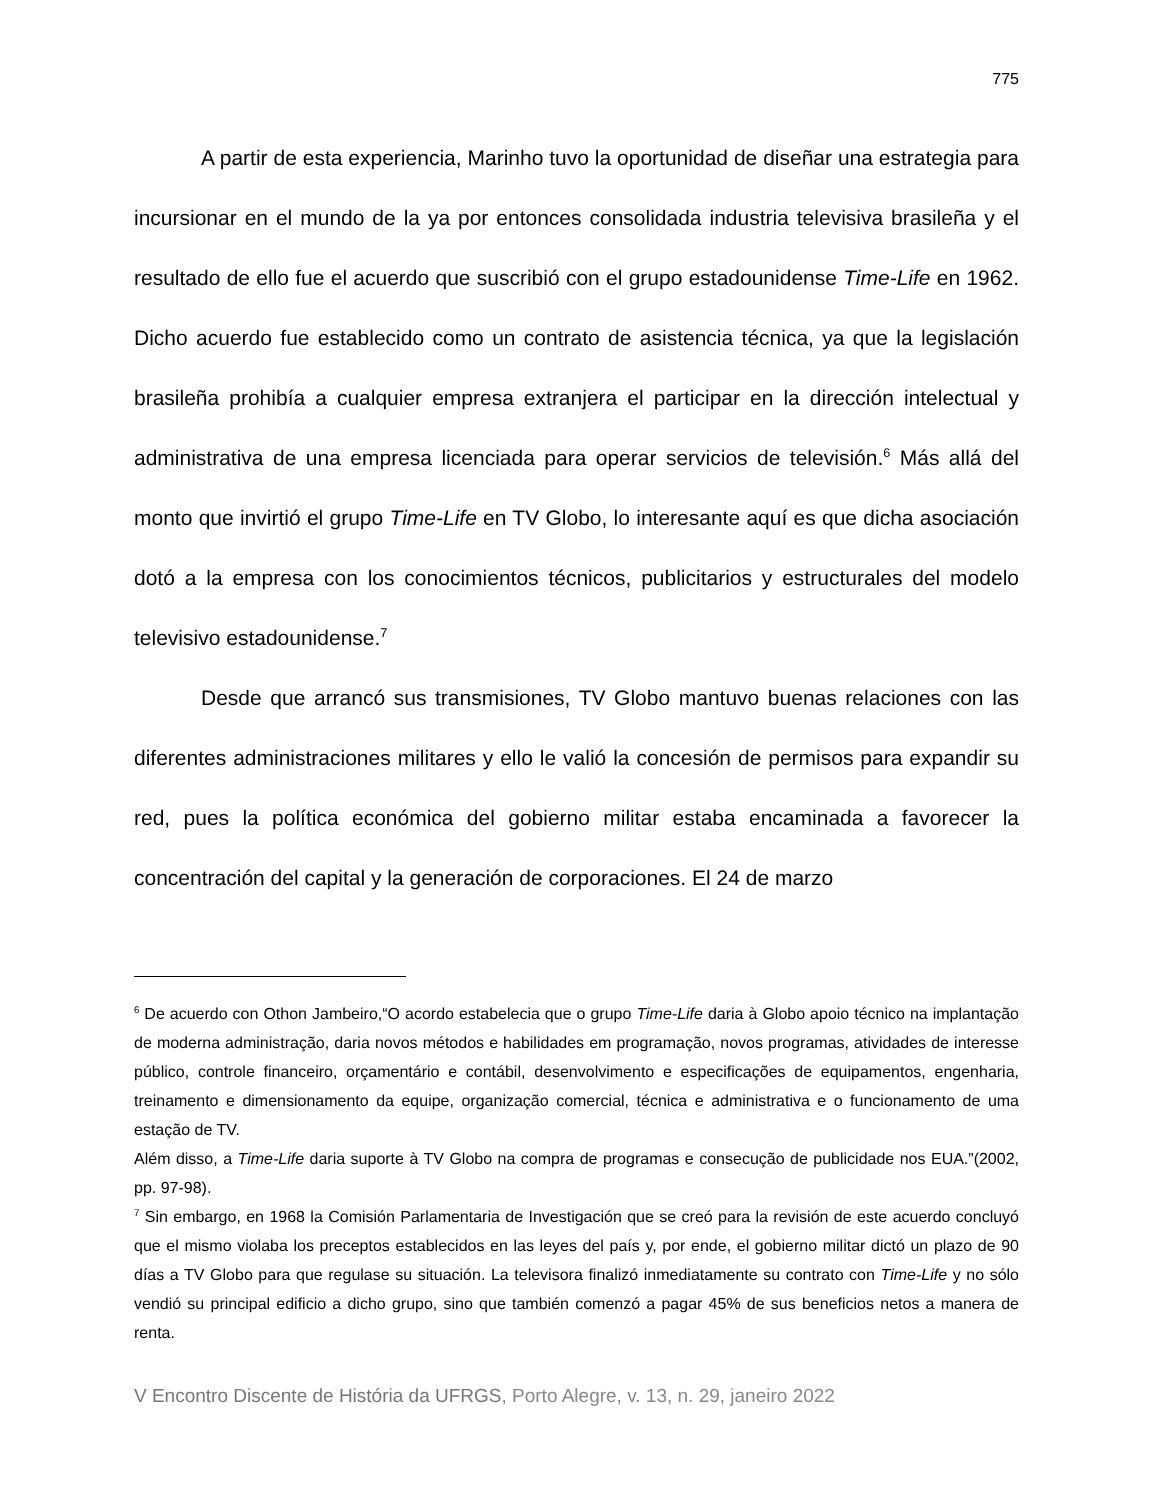775
A partir de esta experiencia, Marinho tuvo la oportunidad de diseñar una estrategia para incursionar en el mundo de la ya por entonces consolidada industria televisiva brasileña y el resultado de ello fue el acuerdo que suscribió con el grupo estadounidense Time-Life en 1962. Dicho acuerdo fue establecido como un contrato de asistencia técnica, ya que la legislación brasileña prohibía a cualquier empresa extranjera el participar en la dirección intelectual y administrativa de una empresa licenciada para operar servicios de televisión.<sup>6</sup> Más allá del monto que invirtió el grupo Time-Life en TV Globo, lo interesante aquí es que dicha asociación dotó a la empresa con los conocimientos técnicos, publicitarios y estructurales del modelo televisivo estadounidense.<sup>7</sup>
Desde que arrancó sus transmisiones, TV Globo mantuvo buenas relaciones con las diferentes administraciones militares y ello le valió la concesión de permisos para expandir su red, pues la política económica del gobierno militar estaba encaminada a favorecer la concentración del capital y la generación de corporaciones. El 24 de marzo
<sup>6</sup> De acuerdo con Othon Jambeiro,“O acordo estabelecia que o grupo Time-Life daria à Globo apoio técnico na implantação de moderna administração, daria novos métodos e habilidades em programação, novos programas, atividades de interesse público, controle financeiro, orçamentário e contábil, desenvolvimento e especificações de equipamentos, engenharia, treinamento e dimensionamento da equipe, organização comercial, técnica e administrativa e o funcionamento de uma estação de TV.
Além disso, a Time-Life daria suporte à TV Globo na compra de programas e consecução de publicidade nos EUA.”(2002, pp. 97-98).
<sup>7</sup> Sin embargo, en 1968 la Comisión Parlamentaria de Investigación que se creó para la revisión de este acuerdo concluyó que el mismo violaba los preceptos establecidos en las leyes del país y, por ende, el gobierno militar dictó un plazo de 90 días a TV Globo para que regulase su situación. La televisora finalizó inmediatamente su contrato con Time-Life y no sólo vendió su principal edificio a dicho grupo, sino que también comenzó a pagar 45% de sus beneficios netos a manera de renta.
V Encontro Discente de História da UFRGS, Porto Alegre, v. 13, n. 29, janeiro 2022